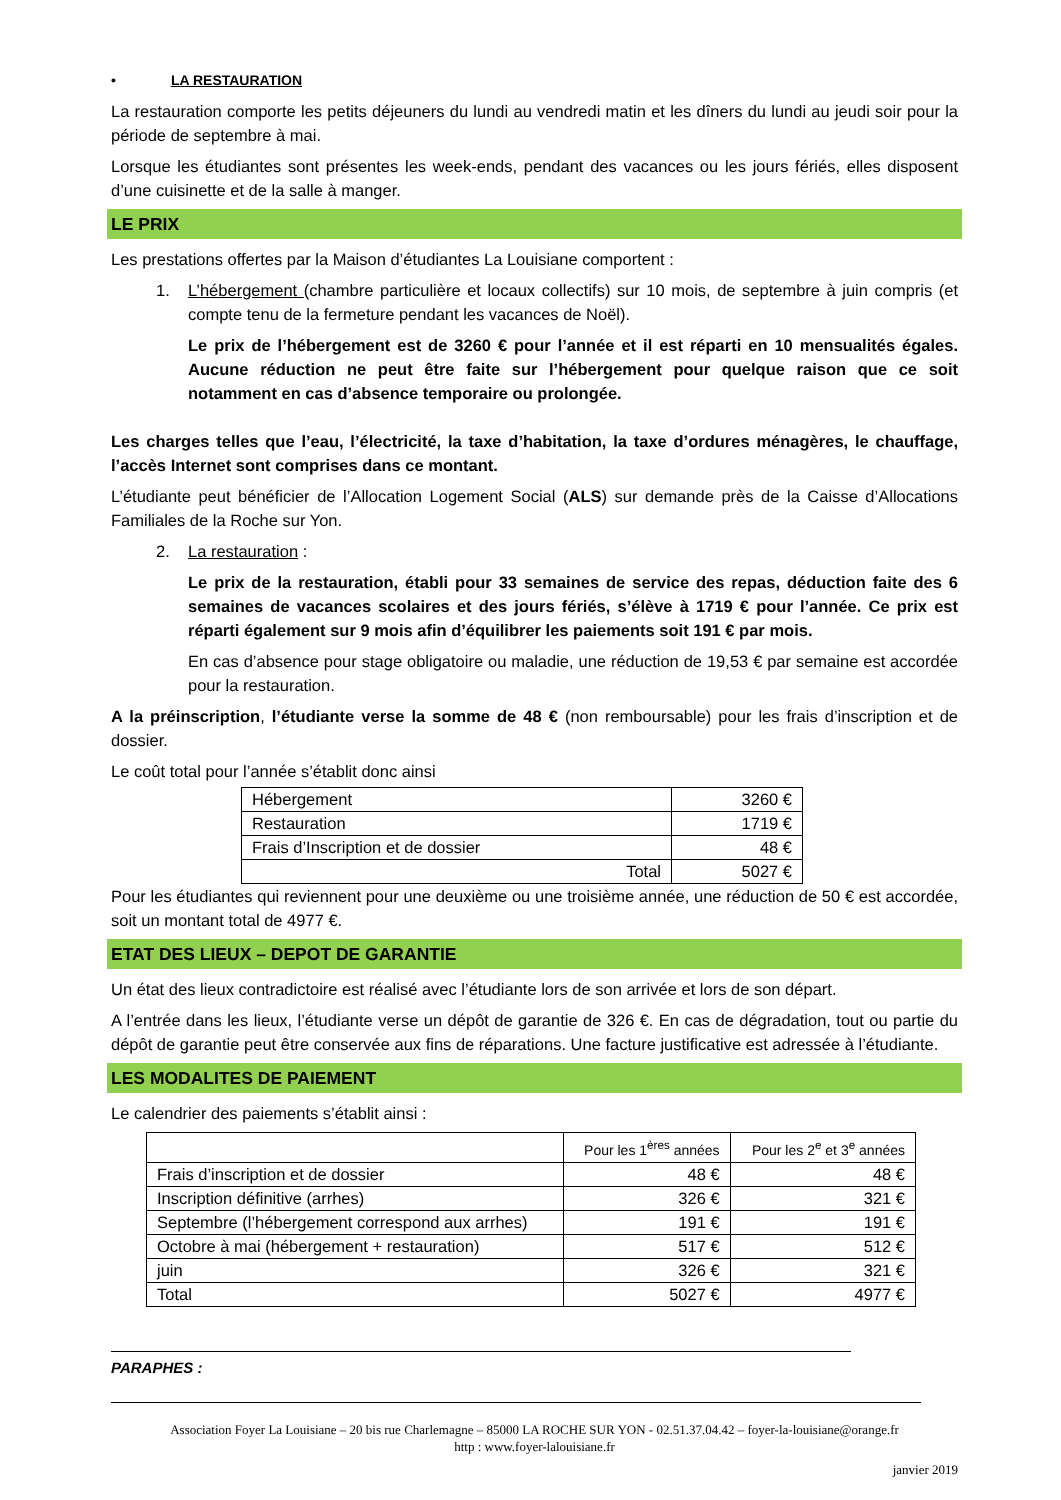• LA RESTAURATION
La restauration comporte les petits déjeuners du lundi au vendredi matin et les dîners du lundi au jeudi soir pour la période de septembre à mai.
Lorsque les étudiantes sont présentes les week-ends, pendant des vacances ou les jours fériés, elles disposent d’une cuisinette et de la salle à manger.
LE PRIX
Les prestations offertes par la Maison d’étudiantes La Louisiane comportent :
1. L’hébergement (chambre particulière et locaux collectifs) sur 10 mois, de septembre à juin compris (et compte tenu de la fermeture pendant les vacances de Noël).
Le prix de l’hébergement est de 3260 € pour l’année et il est réparti en 10 mensualités égales. Aucune réduction ne peut être faite sur l’hébergement pour quelque raison que ce soit notamment en cas d’absence temporaire ou prolongée.
Les charges telles que l’eau, l’électricité, la taxe d’habitation, la taxe d’ordures ménagères, le chauffage, l’accès Internet sont comprises dans ce montant.
L’étudiante peut bénéficier de l’Allocation Logement Social (ALS) sur demande près de la Caisse d’Allocations Familiales de la Roche sur Yon.
2. La restauration :
Le prix de la restauration, établi pour 33 semaines de service des repas, déduction faite des 6 semaines de vacances scolaires et des jours fériés, s’élève à 1719 € pour l’année. Ce prix est réparti également sur 9 mois afin d’équilibrer les paiements soit 191 € par mois.
En cas d’absence pour stage obligatoire ou maladie, une réduction de 19,53 € par semaine est accordée pour la restauration.
A la préinscription, l’étudiante verse la somme de 48 € (non remboursable) pour les frais d’inscription et de dossier.
Le coût total pour l’année s’établit donc ainsi
| Hébergement | 3260 € |
| Restauration | 1719 € |
| Frais d’Inscription et de dossier | 48 € |
| Total | 5027 € |
Pour les étudiantes qui reviennent pour une deuxième ou une troisième année, une réduction de 50 € est accordée, soit un montant total de 4977 €.
ETAT DES LIEUX – DEPOT DE GARANTIE
Un état des lieux contradictoire est réalisé avec l’étudiante lors de son arrivée et lors de son départ.
A l’entrée dans les lieux, l’étudiante verse un dépôt de garantie de 326 €. En cas de dégradation, tout ou partie du dépôt de garantie peut être conservée aux fins de réparations. Une facture justificative est adressée à l’étudiante.
LES MODALITES DE PAIEMENT
Le calendrier des paiements s’établit ainsi :
| | Pour les 1<sup>ères</sup> années | Pour les 2<sup>e</sup> et 3<sup>e</sup> années |
| Frais d’inscription et de dossier | 48 € | 48 € |
| Inscription définitive (arrhes) | 326 € | 321 € |
| Septembre (l’hébergement correspond aux arrhes) | 191 € | 191 € |
| Octobre à mai (hébergement + restauration) | 517 € | 512 € |
| juin | 326 € | 321 € |
| Total | 5027 € | 4977 € |
PARAPHES :
Association Foyer La Louisiane – 20 bis rue Charlemagne – 85000 LA ROCHE SUR YON - 02.51.37.04.42 – foyer-la-louisiane@orange.fr
http : www.foyer-lalouisiane.fr
janvier 2019